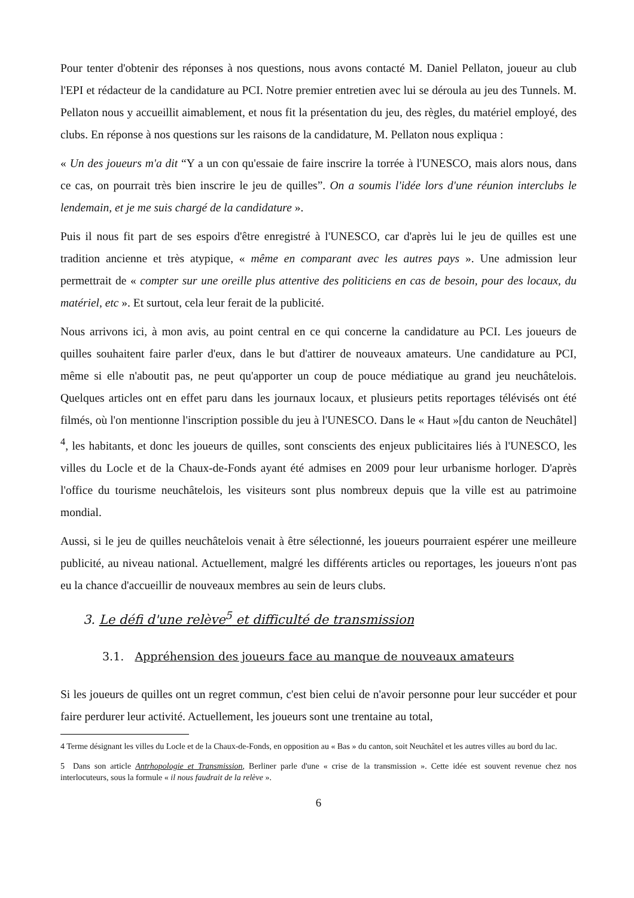Pour tenter d'obtenir des réponses à nos questions, nous avons contacté M. Daniel Pellaton, joueur au club l'EPI et rédacteur de la candidature au PCI. Notre premier entretien avec lui se déroula au jeu des Tunnels. M. Pellaton nous y accueillit aimablement, et nous fit la présentation du jeu, des règles, du matériel employé, des clubs. En réponse à nos questions sur les raisons de la candidature, M. Pellaton nous expliqua :
« Un des joueurs m'a dit “Y a un con qu'essaie de faire inscrire la torrée à l'UNESCO, mais alors nous, dans ce cas, on pourrait très bien inscrire le jeu de quilles”. On a soumis l'idée lors d'une réunion interclubs le lendemain, et je me suis chargé de la candidature ».
Puis il nous fit part de ses espoirs d'être enregistré à l'UNESCO, car d'après lui le jeu de quilles est une tradition ancienne et très atypique, « même en comparant avec les autres pays ». Une admission leur permettrait de « compter sur une oreille plus attentive des politiciens en cas de besoin, pour des locaux, du matériel, etc ». Et surtout, cela leur ferait de la publicité.
Nous arrivons ici, à mon avis, au point central en ce qui concerne la candidature au PCI. Les joueurs de quilles souhaitent faire parler d'eux, dans le but d'attirer de nouveaux amateurs. Une candidature au PCI, même si elle n'aboutit pas, ne peut qu'apporter un coup de pouce médiatique au grand jeu neuchâtelois. Quelques articles ont en effet paru dans les journaux locaux, et plusieurs petits reportages télévisés ont été filmés, où l'on mentionne l'inscription possible du jeu à l'UNESCO. Dans le « Haut »[du canton de Neuchâtel] <sup>4</sup>, les habitants, et donc les joueurs de quilles, sont conscients des enjeux publicitaires liés à l'UNESCO, les villes du Locle et de la Chaux-de-Fonds ayant été admises en 2009 pour leur urbanisme horloger. D'après l'office du tourisme neuchâtelois, les visiteurs sont plus nombreux depuis que la ville est au patrimoine mondial.
Aussi, si le jeu de quilles neuchâtelois venait à être sélectionné, les joueurs pourraient espérer une meilleure publicité, au niveau national. Actuellement, malgré les différents articles ou reportages, les joueurs n'ont pas eu la chance d'accueillir de nouveaux membres au sein de leurs clubs.
3. Le défi d'une relève<sup>5</sup> et difficulté de transmission
3.1. Appréhension des joueurs face au manque de nouveaux amateurs
Si les joueurs de quilles ont un regret commun, c'est bien celui de n'avoir personne pour leur succéder et pour faire perdurer leur activité. Actuellement, les joueurs sont une trentaine au total,
4 Terme désignant les villes du Locle et de la Chaux-de-Fonds, en opposition au « Bas » du canton, soit Neuchâtel et les autres villes au bord du lac.
5 Dans son article Antrhopologie et Transmission, Berliner parle d'une « crise de la transmission ». Cette idée est souvent revenue chez nos interlocuteurs, sous la formule « il nous faudrait de la relève ».
6